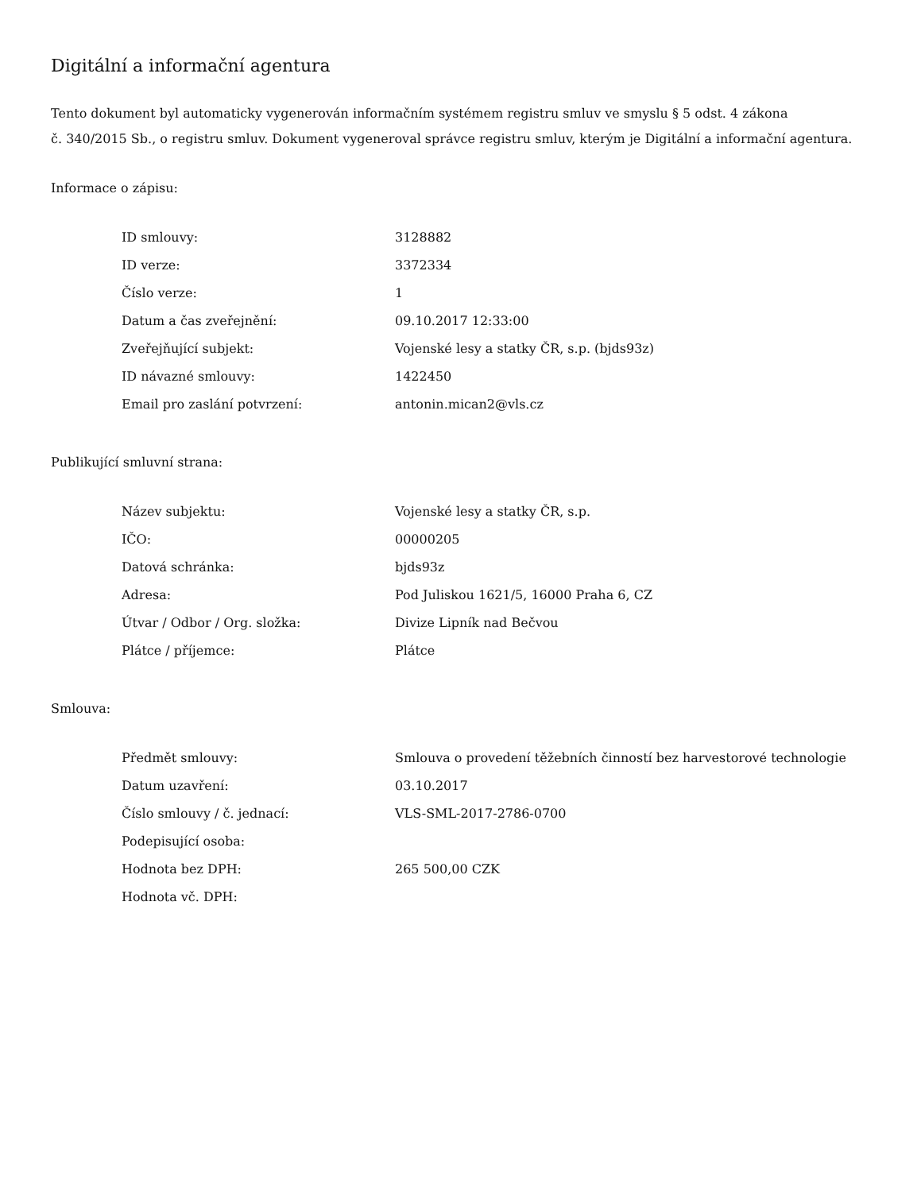Digitální a informační agentura
Tento dokument byl automaticky vygenerován informačním systémem registru smluv ve smyslu § 5 odst. 4 zákona
č. 340/2015 Sb., o registru smluv. Dokument vygeneroval správce registru smluv, kterým je Digitální a informační agentura.
Informace o zápisu:
| ID smlouvy: | 3128882 |
| ID verze: | 3372334 |
| Číslo verze: | 1 |
| Datum a čas zveřejnění: | 09.10.2017 12:33:00 |
| Zveřejňující subjekt: | Vojenské lesy a statky ČR, s.p. (bjds93z) |
| ID návazné smlouvy: | 1422450 |
| Email pro zaslání potvrzení: | antonin.mican2@vls.cz |
Publikující smluvní strana:
| Název subjektu: | Vojenské lesy a statky ČR, s.p. |
| IČO: | 00000205 |
| Datová schránka: | bjds93z |
| Adresa: | Pod Juliskou 1621/5, 16000 Praha 6, CZ |
| Útvar / Odbor / Org. složka: | Divize Lipník nad Bečvou |
| Plátce / příjemce: | Plátce |
Smlouva:
| Předmět smlouvy: | Smlouva o provedení těžebních činností bez harvestorové technologie |
| Datum uzavření: | 03.10.2017 |
| Číslo smlouvy / č. jednací: | VLS-SML-2017-2786-0700 |
| Podepisující osoba: | |
| Hodnota bez DPH: | 265 500,00 CZK |
| Hodnota vč. DPH: | |